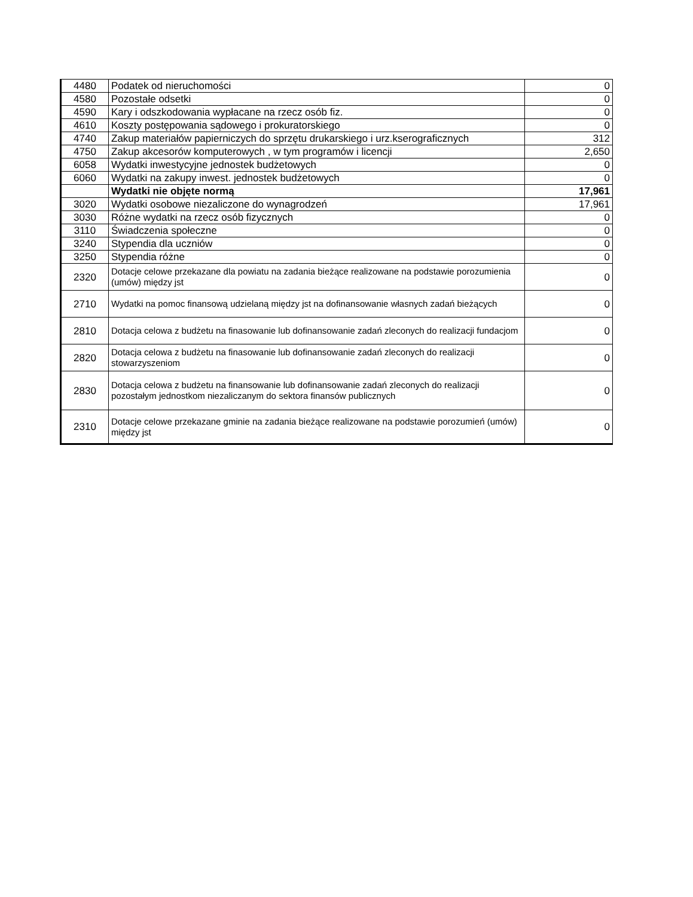| 4480 | Podatek od nieruchomości | 0 |
| 4580 | Pozostałe odsetki | 0 |
| 4590 | Kary i odszkodowania wypłacane na rzecz osób fiz. | 0 |
| 4610 | Koszty postępowania sądowego i prokuratorskiego | 0 |
| 4740 | Zakup materiałów papierniczych do sprzętu drukarskiego i urz.kserograficznych | 312 |
| 4750 | Zakup akcesorów komputerowych , w tym programów i licencji | 2,650 |
| 6058 | Wydatki inwestycyjne jednostek budżetowych | 0 |
| 6060 | Wydatki na zakupy inwest. jednostek budżetowych | 0 |
| | Wydatki nie objęte normą | 17,961 |
| 3020 | Wydatki osobowe niezaliczone do wynagrodzeń | 17,961 |
| 3030 | Różne wydatki na rzecz osób fizycznych | 0 |
| 3110 | Świadczenia społeczne | 0 |
| 3240 | Stypendia dla uczniów | 0 |
| 3250 | Stypendia różne | 0 |
| 2320 | Dotacje celowe przekazane dla powiatu na zadania bieżące realizowane na podstawie porozumienia (umów) między jst | 0 |
| 2710 | Wydatki na pomoc finansową udzielaną między jst na dofinansowanie własnych zadań bieżących | 0 |
| 2810 | Dotacja celowa z budżetu na finasowanie lub dofinansowanie zadań zleconych do realizacji fundacjom | 0 |
| 2820 | Dotacja celowa z budżetu na finasowanie lub dofinansowanie zadań zleconych do realizacji stowarzyszeniom | 0 |
| 2830 | Dotacja celowa z budżetu na finansowanie lub dofinansowanie zadań zleconych do realizacji pozostałym jednostkom niezaliczanym do sektora finansów publicznych | 0 |
| 2310 | Dotacje celowe przekazane gminie na zadania bieżące realizowane na podstawie porozumień (umów) między jst | 0 |